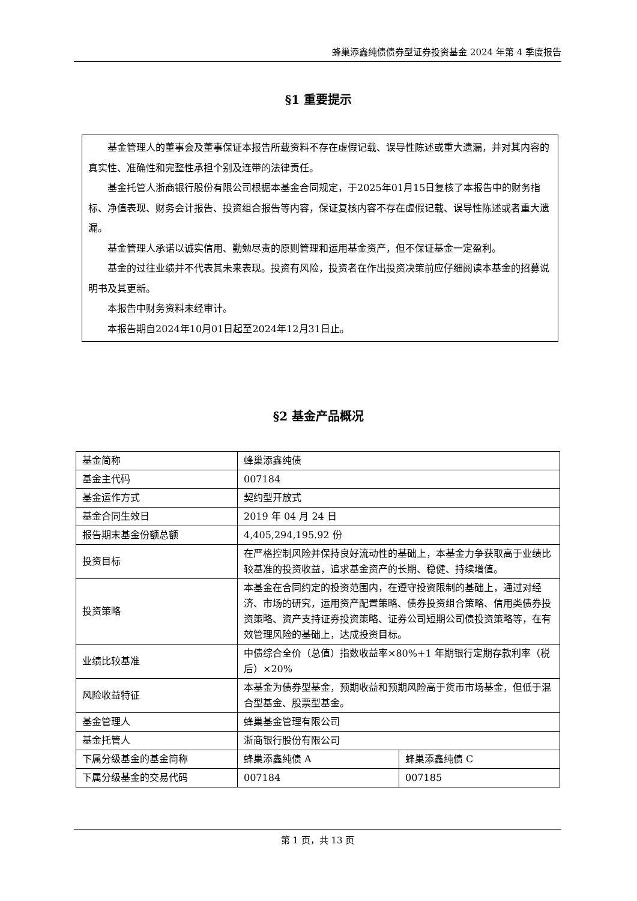蜂巢添鑫纯债债券型证券投资基金 2024 年第 4 季度报告
§1 重要提示
基金管理人的董事会及董事保证本报告所载资料不存在虚假记载、误导性陈述或重大遗漏，并对其内容的真实性、准确性和完整性承担个别及连带的法律责任。
基金托管人浙商银行股份有限公司根据本基金合同规定，于2025年01月15日复核了本报告中的财务指标、净值表现、财务会计报告、投资组合报告等内容，保证复核内容不存在虚假记载、误导性陈述或者重大遗漏。
基金管理人承诺以诚实信用、勤勉尽责的原则管理和运用基金资产，但不保证基金一定盈利。
基金的过往业绩并不代表其未来表现。投资有风险，投资者在作出投资决策前应仔细阅读本基金的招募说明书及其更新。
本报告中财务资料未经审计。
本报告期自2024年10月01日起至2024年12月31日止。
§2 基金产品概况
| 基金简称 | 蜂巢添鑫纯债 | |
| 基金主代码 | 007184 | |
| 基金运作方式 | 契约型开放式 | |
| 基金合同生效日 | 2019 年 04 月 24 日 | |
| 报告期末基金份额总额 | 4,405,294,195.92 份 | |
| 投资目标 | 在严格控制风险并保持良好流动性的基础上，本基金力争获取高于业绩比较基准的投资收益，追求基金资产的长期、稳健、持续增值。 | |
| 投资策略 | 本基金在合同约定的投资范围内，在遵守投资限制的基础上，通过对经济、市场的研究，运用资产配置策略、债券投资组合策略、信用类债券投资策略、资产支持证券投资策略、证券公司短期公司债投资策略等，在有效管理风险的基础上，达成投资目标。 | |
| 业绩比较基准 | 中债综合全价（总值）指数收益率×80%+1 年期银行定期存款利率（税后）×20% | |
| 风险收益特征 | 本基金为债券型基金，预期收益和预期风险高于货币市场基金，但低于混合型基金、股票型基金。 | |
| 基金管理人 | 蜂巢基金管理有限公司 | |
| 基金托管人 | 浙商银行股份有限公司 | |
| 下属分级基金的基金简称 | 蜂巢添鑫纯债 A | 蜂巢添鑫纯债 C |
| 下属分级基金的交易代码 | 007184 | 007185 |
第 1 页，共 13 页